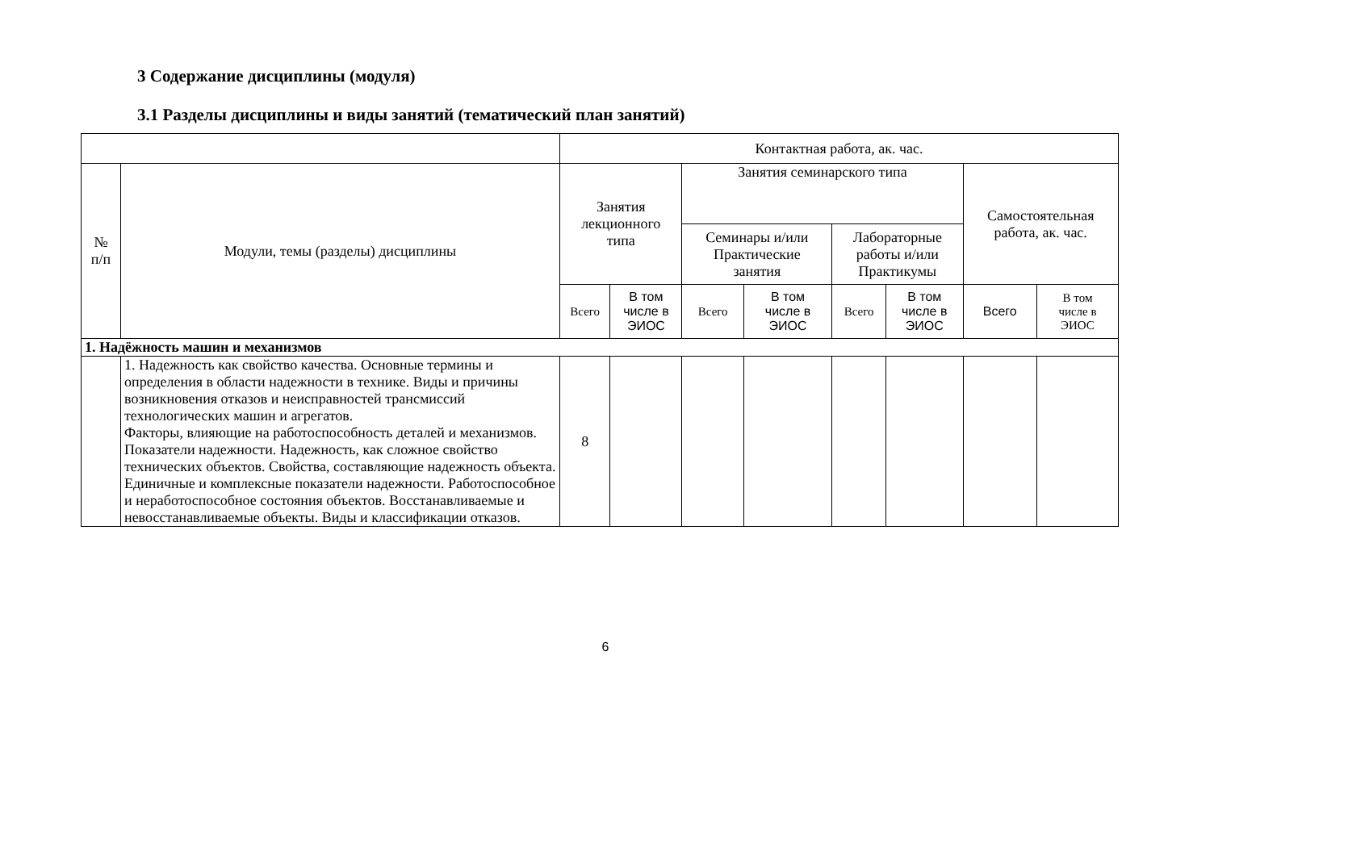3 Содержание дисциплины (модуля)
3.1 Разделы дисциплины и виды занятий (тематический план занятий)
| | | Контактная работа, ак. час. | | | | | | | |
| --- | --- | --- | --- | --- | --- | --- | --- | --- | --- |
| № п/п | Модули, темы (разделы) дисциплины | Занятия лекционного типа | | Занятия семинарского типа | | | | Самостоятельная работа, ак. час. | |
| | | | | Семинары и/или Практические занятия | | Лабораторные работы и/или Практикумы | | | |
| | | Всего | В том числе в ЭИОС | Всего | В том числе в ЭИОС | Всего | В том числе в ЭИОС | Всего | В том числе в ЭИОС |
| 1. Надёжность машин и механизмов | | | | | | | | | |
| | 1. Надежность как свойство качества. Основные термины и определения в области надежности в технике. Виды и причины возникновения отказов и неисправностей трансмиссий технологических машин и агрегатов. Факторы, влияющие на работоспособность деталей и механизмов. Показатели надежности. Надежность, как сложное свойство технических объектов. Свойства, составляющие надежность объекта. Единичные и комплексные показатели надежности. Работоспособное и неработоспособное состояния объектов. Восстанавливаемые и невосстанавливаемые объекты. Виды и классификации отказов. | 8 | | | | | | | |
6